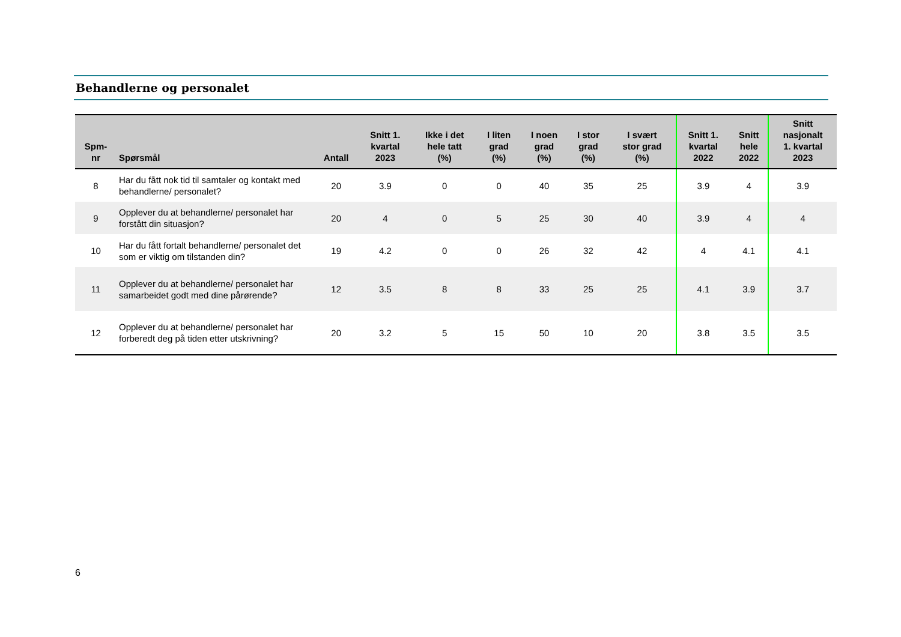Behandlerne og personalet
| Spm- nr | Spørsmål | Antall | Snitt 1. kvartal 2023 | Ikke i det hele tatt (%) | I liten grad (%) | I noen grad (%) | I stor grad (%) | I svært stor grad (%) | Snitt 1. kvartal 2022 | Snitt hele 2022 | Snitt nasjonalt 1. kvartal 2023 |
| --- | --- | --- | --- | --- | --- | --- | --- | --- | --- | --- | --- |
| 8 | Har du fått nok tid til samtaler og kontakt med behandlerne/ personalet? | 20 | 3.9 | 0 | 0 | 40 | 35 | 25 | 3.9 | 4 | 3.9 |
| 9 | Opplever du at behandlerne/ personalet har forstått din situasjon? | 20 | 4 | 0 | 5 | 25 | 30 | 40 | 3.9 | 4 | 4 |
| 10 | Har du fått fortalt behandlerne/ personalet det som er viktig om tilstanden din? | 19 | 4.2 | 0 | 0 | 26 | 32 | 42 | 4 | 4.1 | 4.1 |
| 11 | Opplever du at behandlerne/ personalet har samarbeidet godt med dine pårørende? | 12 | 3.5 | 8 | 8 | 33 | 25 | 25 | 4.1 | 3.9 | 3.7 |
| 12 | Opplever du at behandlerne/ personalet har forberedt deg på tiden etter utskrivning? | 20 | 3.2 | 5 | 15 | 50 | 10 | 20 | 3.8 | 3.5 | 3.5 |
6